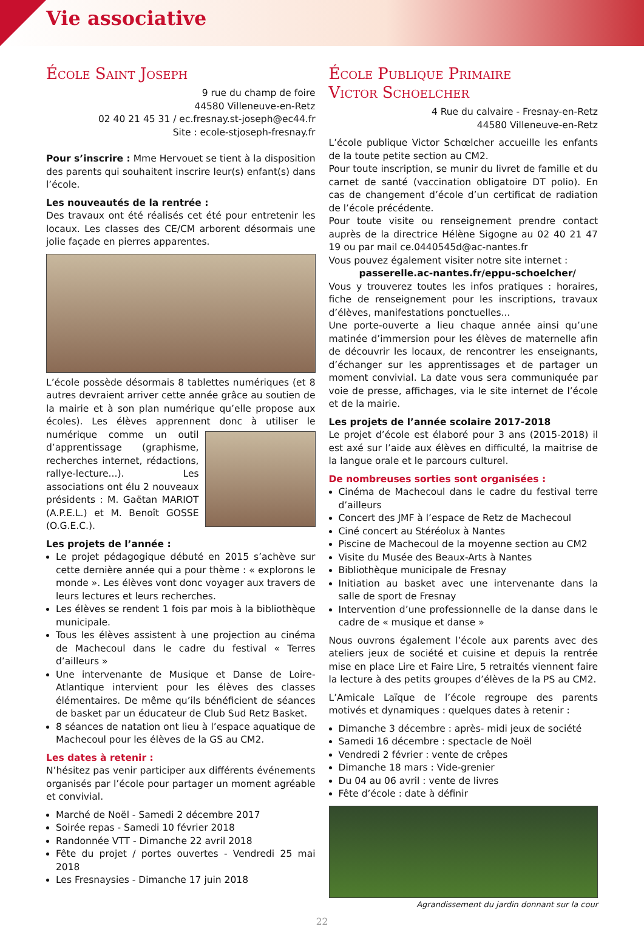Vie associative
École Saint Joseph
9 rue du champ de foire
44580 Villeneuve-en-Retz
02 40 21 45 31 / ec.fresnay.st-joseph@ec44.fr
Site : ecole-stjoseph-fresnay.fr
Pour s’inscrire : Mme Hervouet se tient à la disposition des parents qui souhaitent inscrire leur(s) enfant(s) dans l’école.
Les nouveautés de la rentrée :
Des travaux ont été réalisés cet été pour entretenir les locaux. Les classes des CE/CM arborent désormais une jolie façade en pierres apparentes.
L’école possède désormais 8 tablettes numériques (et 8 autres devraient arriver cette année grâce au soutien de la mairie et à son plan numérique qu’elle propose aux écoles). Les élèves apprennent donc à utiliser le numérique comme un outil d’apprentissage (graphisme, recherches internet, rédactions, rallye-lecture...). Les associations ont élu 2 nouveaux présidents : M. Gaëtan MARIOT (A.P.E.L.) et M. Benoît GOSSE (O.G.E.C.).
Les projets de l’année :
Le projet pédagogique débuté en 2015 s’achève sur cette dernière année qui a pour thème : « explorons le monde ». Les élèves vont donc voyager aux travers de leurs lectures et leurs recherches.
Les élèves se rendent 1 fois par mois à la bibliothèque municipale.
Tous les élèves assistent à une projection au cinéma de Machecoul dans le cadre du festival « Terres d’ailleurs »
Une intervenante de Musique et Danse de Loire-Atlantique intervient pour les élèves des classes élémentaires. De même qu’ils bénéficient de séances de basket par un éducateur de Club Sud Retz Basket.
8 séances de natation ont lieu à l’espace aquatique de Machecoul pour les élèves de la GS au CM2.
Les dates à retenir :
N’hésitez pas venir participer aux différents événements organisés par l’école pour partager un moment agréable et convivial.
Marché de Noël - Samedi 2 décembre 2017
Soirée repas - Samedi 10 février 2018
Randonnée VTT - Dimanche 22 avril 2018
Fête du projet / portes ouvertes - Vendredi 25 mai 2018
Les Fresnaysies - Dimanche 17 juin 2018
École Publique Primaire
Victor Schoelcher
4 Rue du calvaire - Fresnay-en-Retz
44580 Villeneuve-en-Retz
L’école publique Victor Schœlcher accueille les enfants de la toute petite section au CM2.
Pour toute inscription, se munir du livret de famille et du carnet de santé (vaccination obligatoire DT polio). En cas de changement d’école d’un certificat de radiation de l’école précédente.
Pour toute visite ou renseignement prendre contact auprès de la directrice Hélène Sigogne au 02 40 21 47 19 ou par mail ce.0440545d@ac-nantes.fr
Vous pouvez également visiter notre site internet :
passerelle.ac-nantes.fr/eppu-schoelcher/
Vous y trouverez toutes les infos pratiques : horaires, fiche de renseignement pour les inscriptions, travaux d’élèves, manifestations ponctuelles...
Une porte-ouverte a lieu chaque année ainsi qu’une matinée d’immersion pour les élèves de maternelle afin de découvrir les locaux, de rencontrer les enseignants, d’échanger sur les apprentissages et de partager un moment convivial. La date vous sera communiquée par voie de presse, affichages, via le site internet de l’école et de la mairie.
Les projets de l’année scolaire 2017-2018
Le projet d’école est élaboré pour 3 ans (2015-2018) il est axé sur l’aide aux élèves en difficulté, la maitrise de la langue orale et le parcours culturel.
De nombreuses sorties sont organisées :
Cinéma de Machecoul dans le cadre du festival terre d’ailleurs
Concert des JMF à l’espace de Retz de Machecoul
Ciné concert au Stéréolux à Nantes
Piscine de Machecoul de la moyenne section au CM2
Visite du Musée des Beaux-Arts à Nantes
Bibliothèque municipale de Fresnay
Initiation au basket avec une intervenante dans la salle de sport de Fresnay
Intervention d’une professionnelle de la danse dans le cadre de « musique et danse »
Nous ouvrons également l’école aux parents avec des ateliers jeux de société et cuisine et depuis la rentrée mise en place Lire et Faire Lire, 5 retraités viennent faire la lecture à des petits groupes d’élèves de la PS au CM2.
L’Amicale Laïque de l’école regroupe des parents motivés et dynamiques : quelques dates à retenir :
Dimanche 3 décembre : après- midi jeux de société
Samedi 16 décembre : spectacle de Noël
Vendredi 2 février : vente de crêpes
Dimanche 18 mars : Vide-grenier
Du 04 au 06 avril : vente de livres
Fête d’école : date à définir
Agrandissement du jardin donnant sur la cour
22